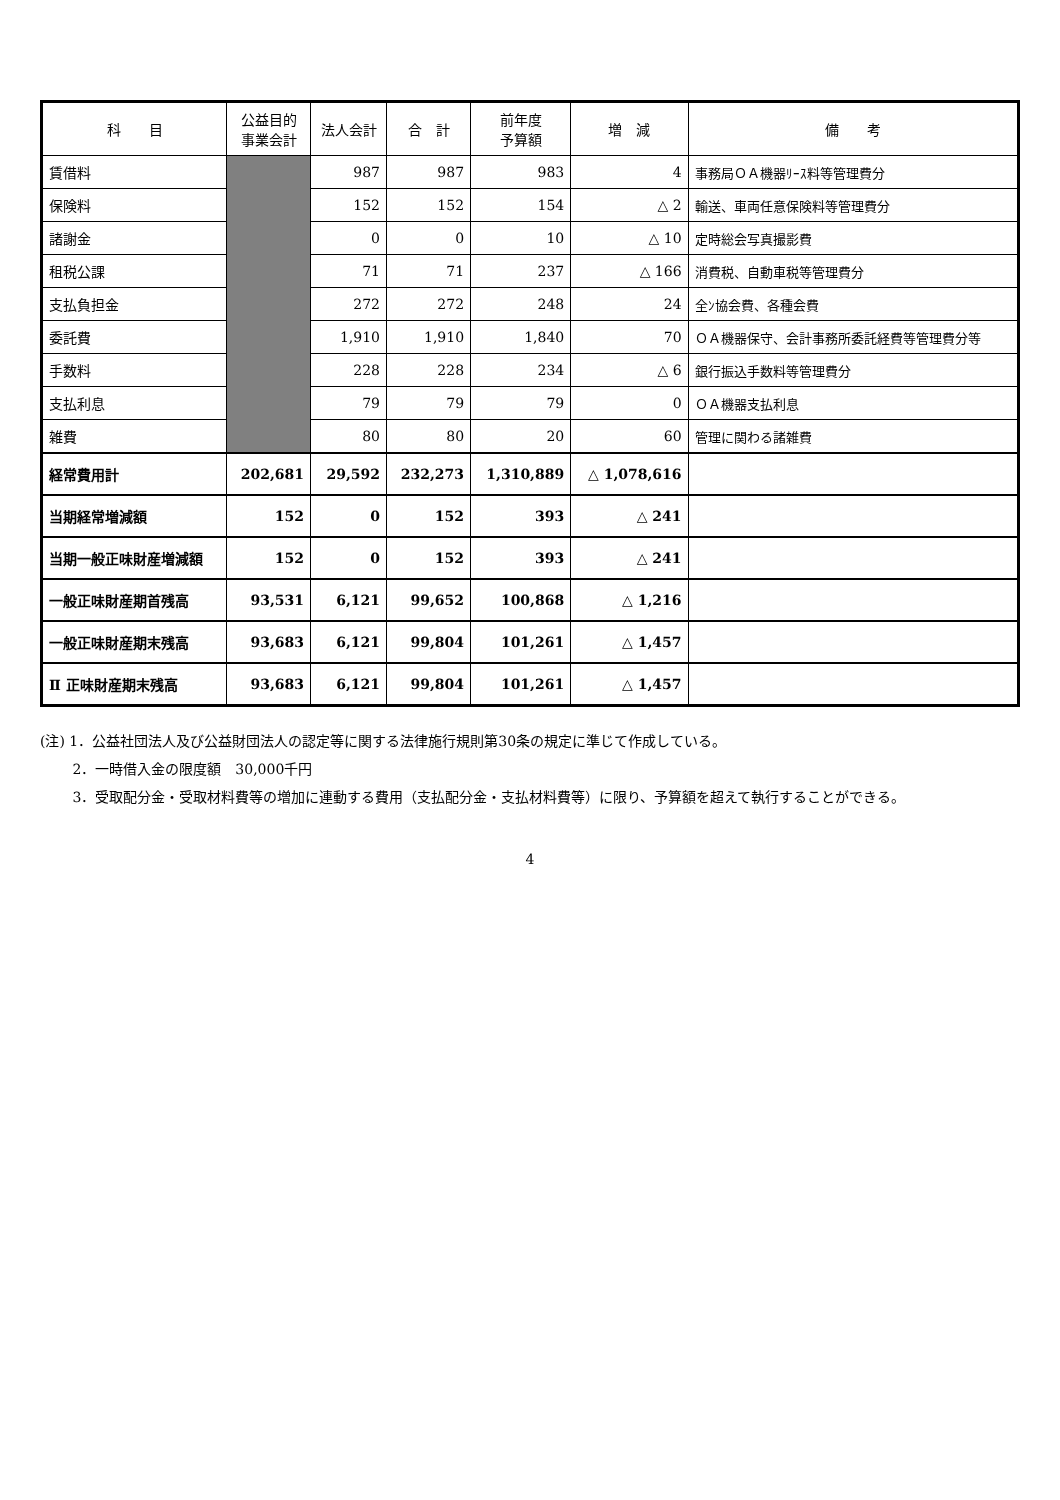| 科 目 | 公益目的 事業会計 | 法人会計 | 合 計 | 前年度 予算額 | 増 減 | 備 考 |
| --- | --- | --- | --- | --- | --- | --- |
| 賃借料 | | 987 | 987 | 983 | 4 | 事務局ＯＡ機器ﾘｰｽ料等管理費分 |
| 保険料 | | 152 | 152 | 154 | △ 2 | 輸送、車両任意保険料等管理費分 |
| 諸謝金 | | 0 | 0 | 10 | △ 10 | 定時総会写真撮影費 |
| 租税公課 | | 71 | 71 | 237 | △ 166 | 消費税、自動車税等管理費分 |
| 支払負担金 | | 272 | 272 | 248 | 24 | 全ﾝ協会費、各種会費 |
| 委託費 | | 1,910 | 1,910 | 1,840 | 70 | ＯＡ機器保守、会計事務所委託経費等管理費分等 |
| 手数料 | | 228 | 228 | 234 | △ 6 | 銀行振込手数料等管理費分 |
| 支払利息 | | 79 | 79 | 79 | 0 | ＯＡ機器支払利息 |
| 雑費 | | 80 | 80 | 20 | 60 | 管理に関わる諸雑費 |
| 経常費用計 | 202,681 | 29,592 | 232,273 | 1,310,889 | △ 1,078,616 | |
| 当期経常増減額 | 152 | 0 | 152 | 393 | △ 241 | |
| 当期一般正味財産増減額 | 152 | 0 | 152 | 393 | △ 241 | |
| 一般正味財産期首残高 | 93,531 | 6,121 | 99,652 | 100,868 | △ 1,216 | |
| 一般正味財産期末残高 | 93,683 | 6,121 | 99,804 | 101,261 | △ 1,457 | |
| Ⅱ 正味財産期末残高 | 93,683 | 6,121 | 99,804 | 101,261 | △ 1,457 | |
(注) 1．公益社団法人及び公益財団法人の認定等に関する法律施行規則第30条の規定に準じて作成している。
　　 2．一時借入金の限度額　30,000千円
　　 3．受取配分金・受取材料費等の増加に連動する費用（支払配分金・支払材料費等）に限り、予算額を超えて執行することができる。
4